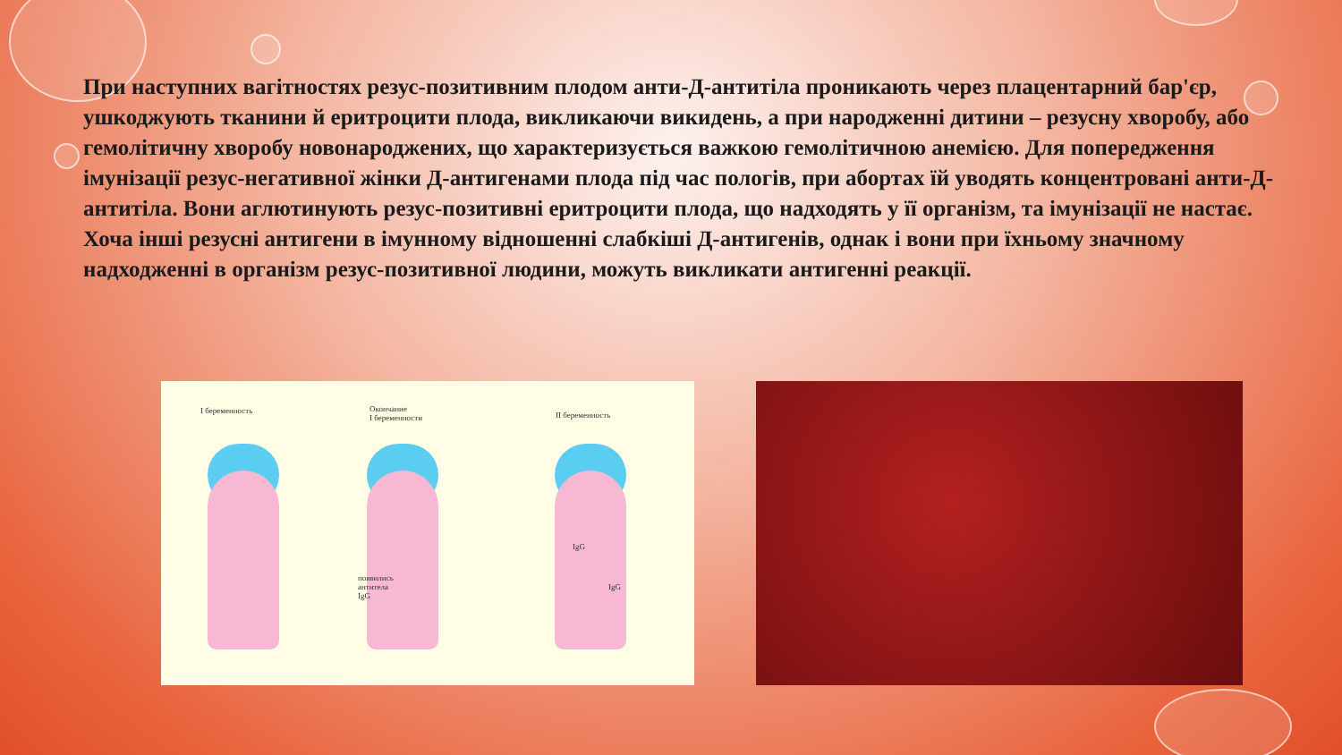При наступних вагітностях резус-позитивним плодом анти-Д-антитіла проникають через плацентарний бар'єр, ушкоджують тканини й еритроцити плода, викликаючи викидень, а при народженні дитини – резусну хворобу, або гемолітичну хворобу новонароджених, що характеризується важкою гемолітичною анемією. Для попередження імунізації резус-негативної жінки Д-антигенами плода під час пологів, при абортах їй уводять концентровані анти-Д-антитіла. Вони аглютинують резус-позитивні еритроцити плода, що надходять у її організм, та імунізації не настає. Хоча інші резусні антигени в імунному відношенні слабкіші Д-антигенів, однак і вони при їхньому значному надходженні в організм резус-позитивної людини, можуть викликати антигенні реакції.
I беременность
Окончание
I беременности
II беременность
появились
антитела
IgG
IgG
IgG